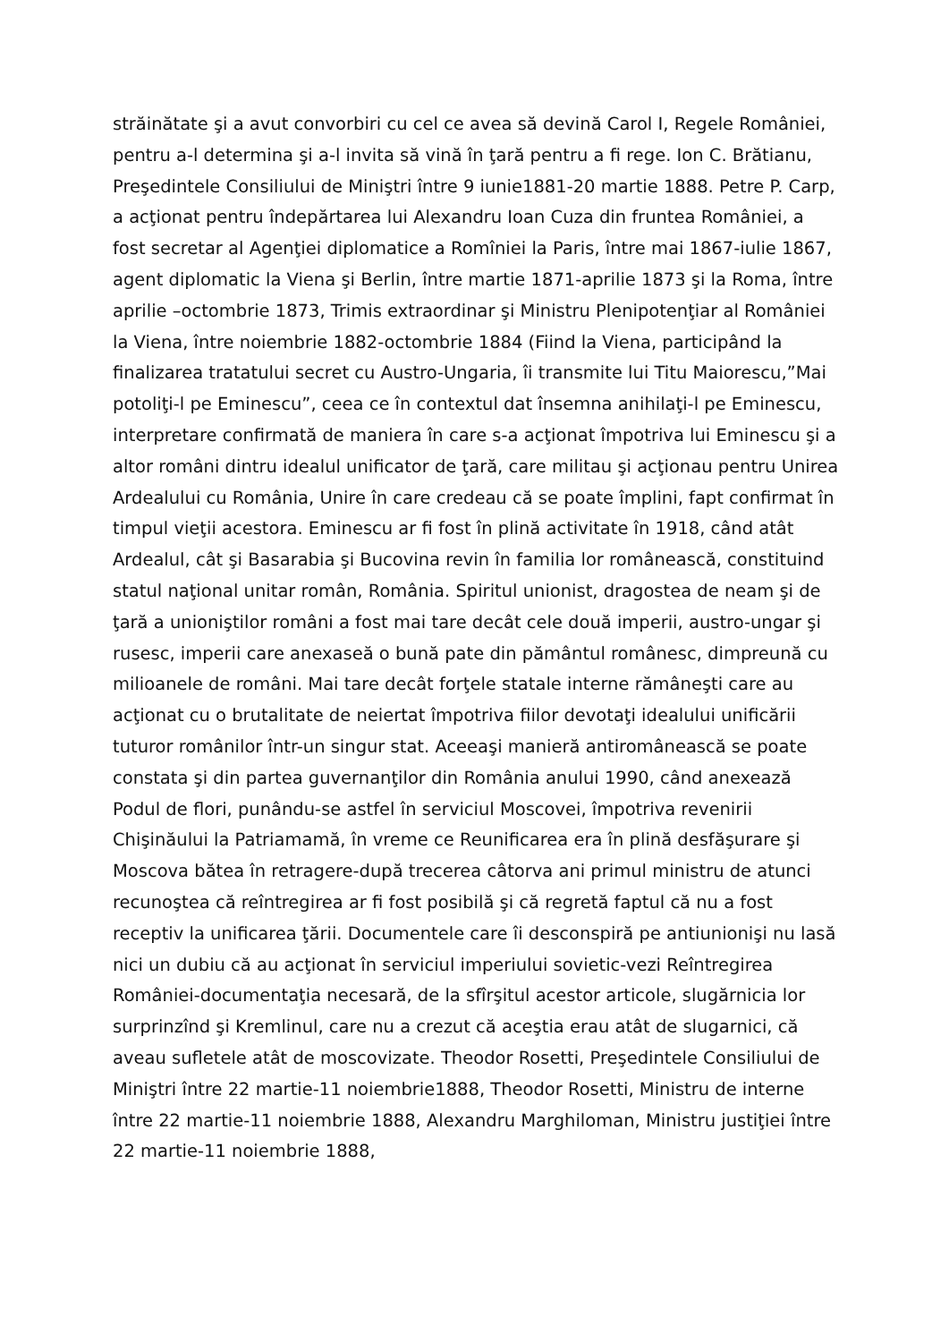străinătate şi a avut convorbiri cu cel ce avea să devină Carol I, Regele României, pentru a-l determina şi a-l invita să vină în ţară pentru a fi rege. Ion C. Brătianu, Preşedintele Consiliului de Miniştri între 9 iunie1881-20 martie 1888. Petre P. Carp, a acţionat pentru îndepărtarea lui Alexandru Ioan Cuza din fruntea României, a fost secretar al Agenţiei diplomatice a Romîniei la Paris, între mai 1867-iulie 1867, agent diplomatic la Viena şi Berlin, între martie 1871-aprilie 1873 şi la Roma, între aprilie –octombrie 1873, Trimis extraordinar şi Ministru Plenipotenţiar al României la Viena, între noiembrie 1882-octombrie 1884 (Fiind la Viena, participând la finalizarea tratatului secret cu Austro-Ungaria, îi transmite lui Titu Maiorescu,”Mai potoliţi-l pe Eminescu”, ceea ce în contextul dat însemna anihilaţi-l pe Eminescu, interpretare confirmată de maniera în care s-a acţionat împotriva lui Eminescu şi a altor români dintru idealul unificator de ţară, care militau şi acţionau pentru Unirea Ardealului cu România, Unire în care credeau că se poate împlini, fapt confirmat în timpul vieţii acestora. Eminescu ar fi fost în plină activitate în 1918, când atât Ardealul, cât şi Basarabia şi Bucovina revin în familia lor românească, constituind statul naţional unitar român, România. Spiritul unionist, dragostea de neam şi de ţară a unioniştilor români a fost mai tare decât cele două imperii, austro-ungar şi rusesc, imperii care anexaseă o bună pate din pământul românesc, dimpreună cu milioanele de români. Mai tare decât forţele statale interne rămâneşti care au acţionat cu o brutalitate de neiertat împotriva fiilor devotaţi idealului unificării tuturor românilor într-un singur stat. Aceeaşi manieră antiromânească se poate constata şi din partea guvernanţilor din România anului 1990, când anexează Podul de flori, punându-se astfel în serviciul Moscovei, împotriva revenirii Chişinăului la Patriamamă, în vreme ce Reunificarea era în plină desfăşurare şi Moscova bătea în retragere-după trecerea câtorva ani primul ministru de atunci recunoştea că reîntregirea ar fi fost posibilă şi că regretă faptul că nu a fost receptiv la unificarea ţării. Documentele care îi desconspiră pe antiunionişi nu lasă nici un dubiu că au acţionat în serviciul imperiului sovietic-vezi Reîntregirea României-documentaţia necesară, de la sfîrşitul acestor articole, slugărnicia lor surprinzînd şi Kremlinul, care nu a crezut că aceştia erau atât de slugarnici, că aveau sufletele atât de moscovizate. Theodor Rosetti, Preşedintele Consiliului de Miniştri între 22 martie-11 noiembrie1888, Theodor Rosetti, Ministru de interne între 22 martie-11 noiembrie 1888, Alexandru Marghiloman, Ministru justiţiei între 22 martie-11 noiembrie 1888,